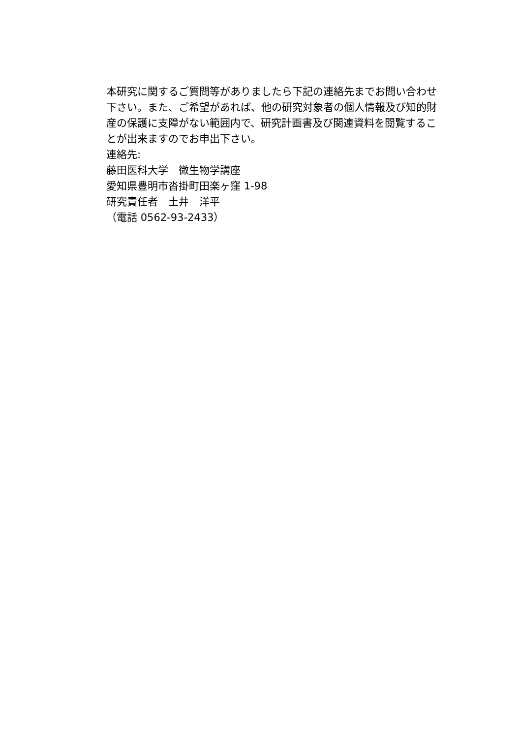本研究に関するご質問等がありましたら下記の連絡先までお問い合わせ下さい。また、ご希望があれば、他の研究対象者の個人情報及び知的財産の保護に支障がない範囲内で、研究計画書及び関連資料を閲覧することが出来ますのでお申出下さい。
連絡先:
藤田医科大学　微生物学講座
愛知県豊明市沓掛町田楽ヶ窪 1-98
研究責任者　土井　洋平
（電話 0562-93-2433）